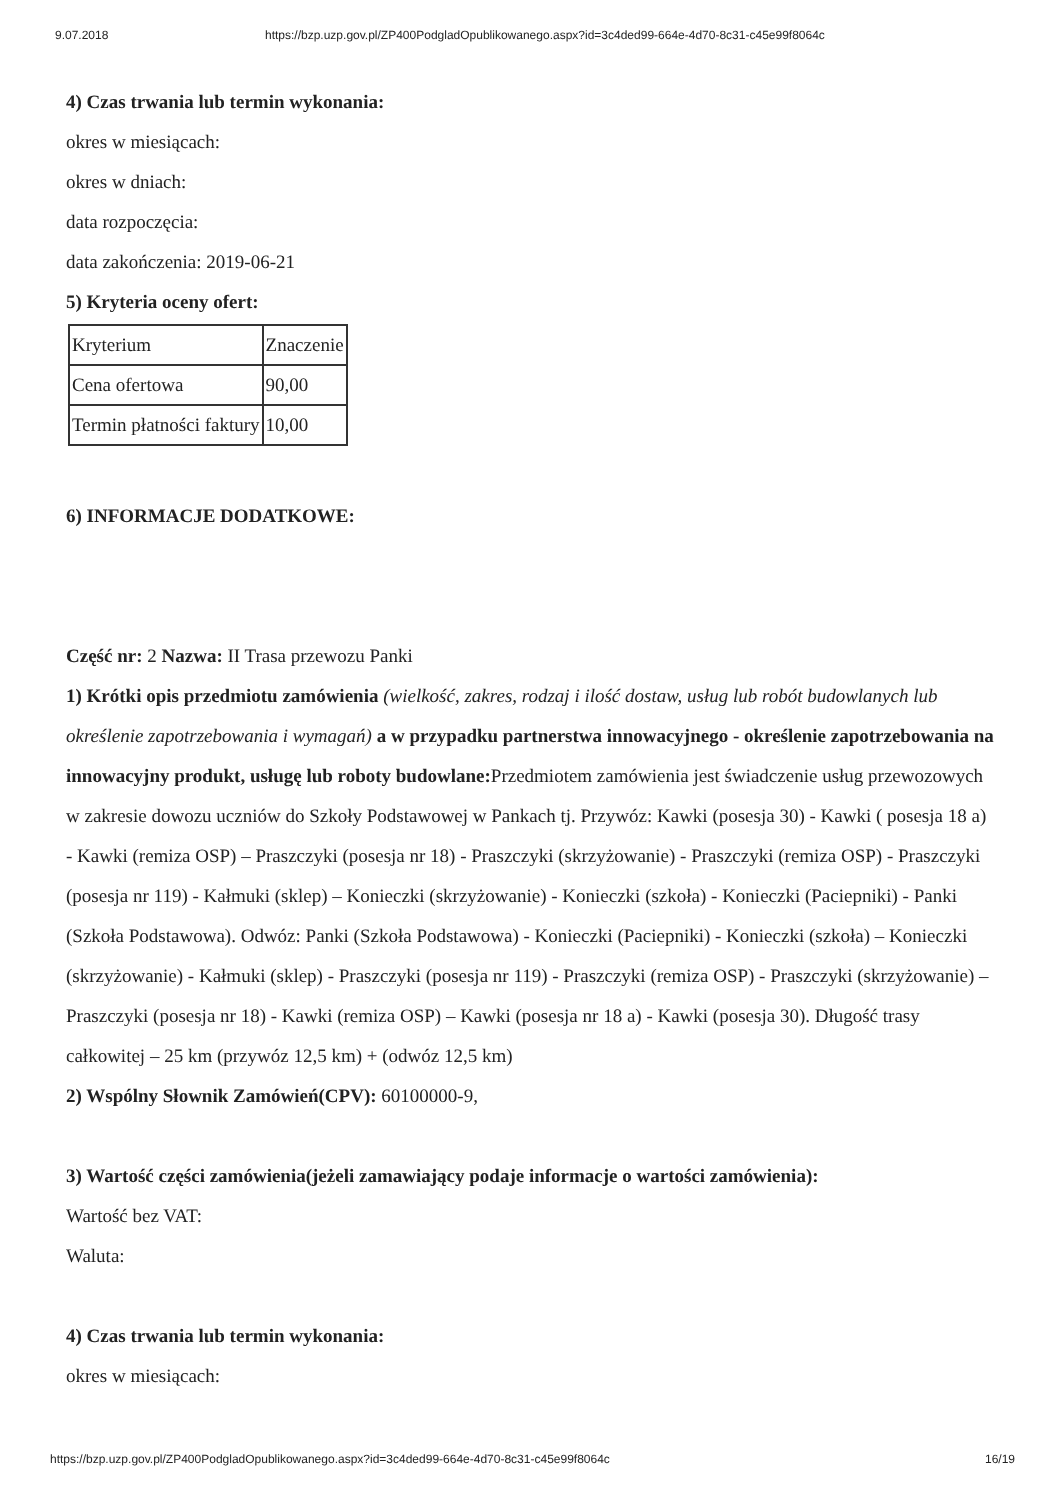9.07.2018 https://bzp.uzp.gov.pl/ZP400PodgladOpublikowanego.aspx?id=3c4ded99-664e-4d70-8c31-c45e99f8064c
4) Czas trwania lub termin wykonania:
okres w miesiącach:
okres w dniach:
data rozpoczęcia:
data zakończenia: 2019-06-21
5) Kryteria oceny ofert:
| Kryterium | Znaczenie |
| Cena ofertowa | 90,00 |
| Termin płatności faktury | 10,00 |
6) INFORMACJE DODATKOWE:
Część nr: 2 Nazwa: II Trasa przewozu Panki
1) Krótki opis przedmiotu zamówienia (wielkość, zakres, rodzaj i ilość dostaw, usług lub robót budowlanych lub określenie zapotrzebowania i wymagań) a w przypadku partnerstwa innowacyjnego - określenie zapotrzebowania na innowacyjny produkt, usługę lub roboty budowlane: Przedmiotem zamówienia jest świadczenie usług przewozowych w zakresie dowozu uczniów do Szkoły Podstawowej w Pankach tj. Przywóz: Kawki (posesja 30) - Kawki ( posesja 18 a) - Kawki (remiza OSP) – Praszczyki (posesja nr 18) - Praszczyki (skrzyżowanie) - Praszczyki (remiza OSP) - Praszczyki (posesja nr 119) - Kałmuki (sklep) – Konieczki (skrzyżowanie) - Konieczki (szkoła) - Konieczki (Paciepniki) - Panki (Szkoła Podstawowa). Odwóz: Panki (Szkoła Podstawowa) - Konieczki (Paciepniki) - Konieczki (szkoła) – Konieczki (skrzyżowanie) - Kałmuki (sklep) - Praszczyki (posesja nr 119) - Praszczyki (remiza OSP) - Praszczyki (skrzyżowanie) – Praszczyki (posesja nr 18) - Kawki (remiza OSP) – Kawki (posesja nr 18 a) - Kawki (posesja 30). Długość trasy całkowitej – 25 km (przywóz 12,5 km) + (odwóz 12,5 km)
2) Wspólny Słownik Zamówień(CPV): 60100000-9,
3) Wartość części zamówienia(jeżeli zamawiający podaje informacje o wartości zamówienia):
Wartość bez VAT:
Waluta:
4) Czas trwania lub termin wykonania:
okres w miesiącach:
https://bzp.uzp.gov.pl/ZP400PodgladOpublikowanego.aspx?id=3c4ded99-664e-4d70-8c31-c45e99f8064c 16/19